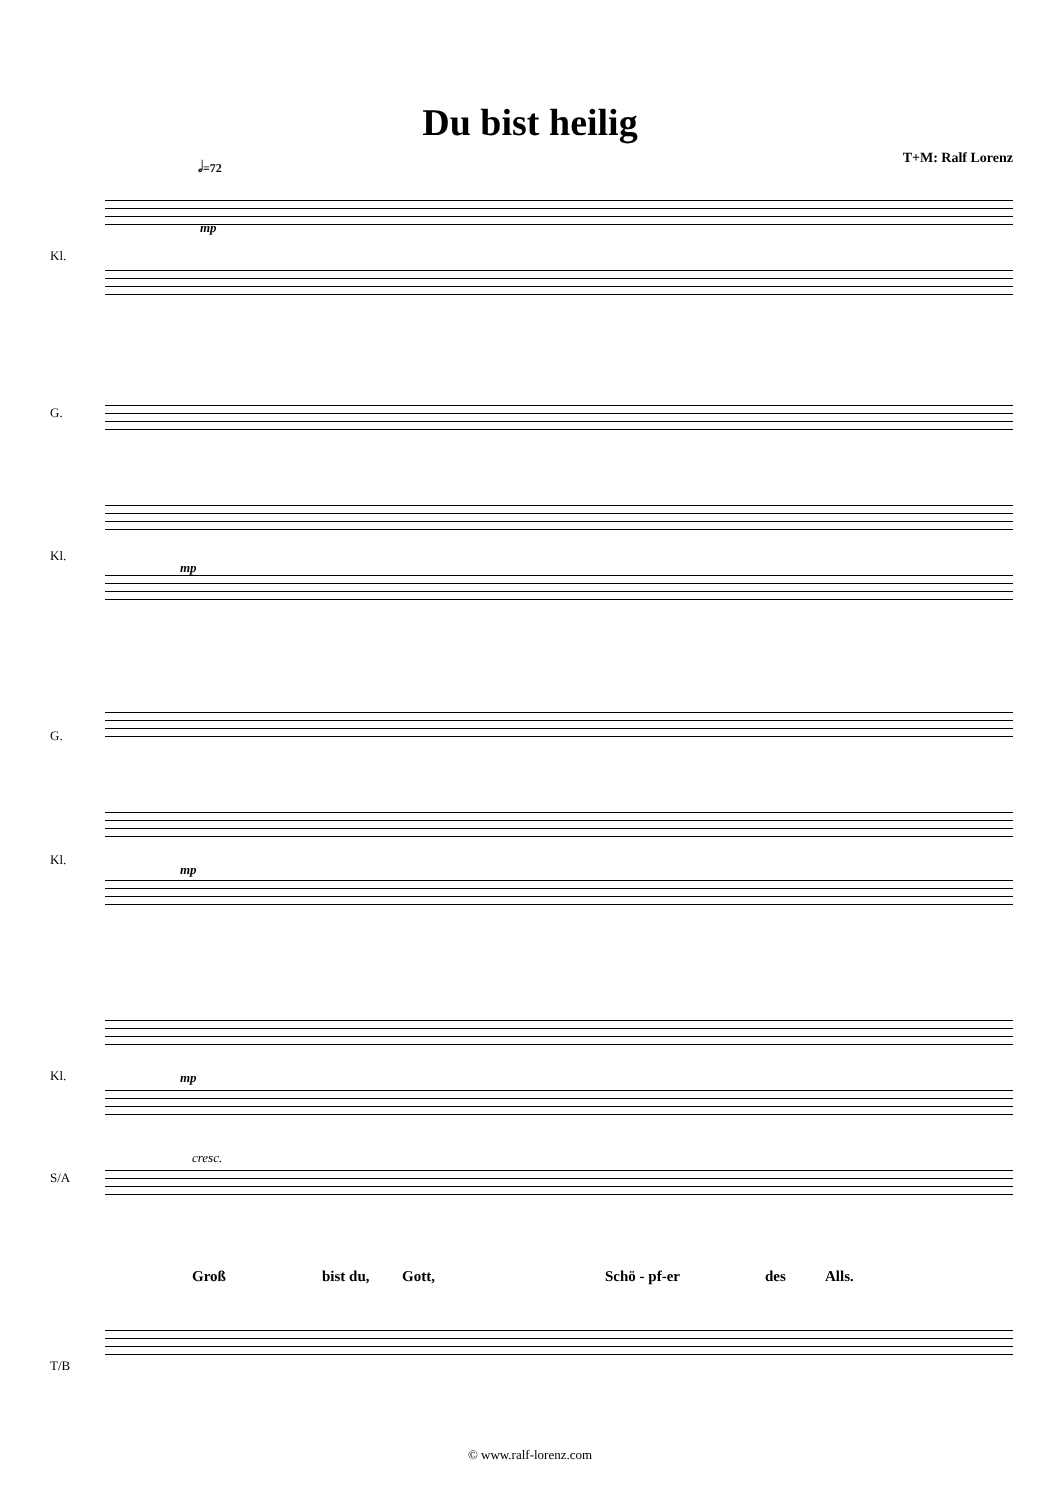Du bist heilig
T+M: Ralf Lorenz 𝅗𝅥=72
Kl.
mp
G.
Kl.
mp
G.
Kl.
mp
Kl. mp
S/A
cresc.
Groß bist du, Gott, Schö - pf-er des Alls.
T/B
© www.ralf-lorenz.com